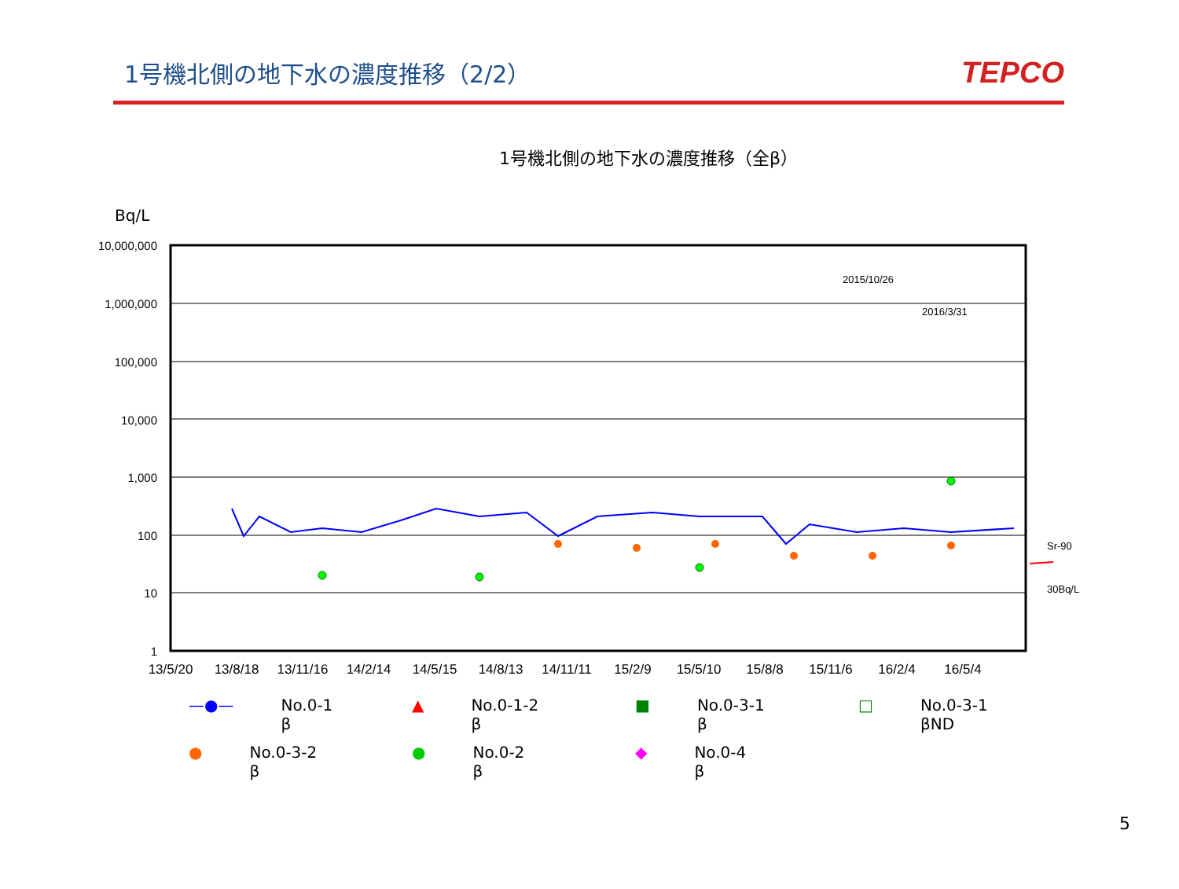1号機北側の地下水の濃度推移（2/2）
TEPCO
Bq/L
1号機北側の地下水の濃度推移（全β）
10,000,000
1,000,000
100,000
10,000
1,000
100
10
1
13/5/20
13/8/18
13/11/16
14/2/14
14/5/15
14/8/13
14/11/11
15/2/9
15/5/10
15/8/8
15/11/6
16/2/4
16/5/4
2015/10/26
2016/3/31
Sr-90
30Bq/L
—●— No.0-1
β
▲ No.0-1-2
β
■ No.0-3-1
β
□ No.0-3-1
βND
● No.0-3-2
β
● No.0-2
β
◆ No.0-4
β
5